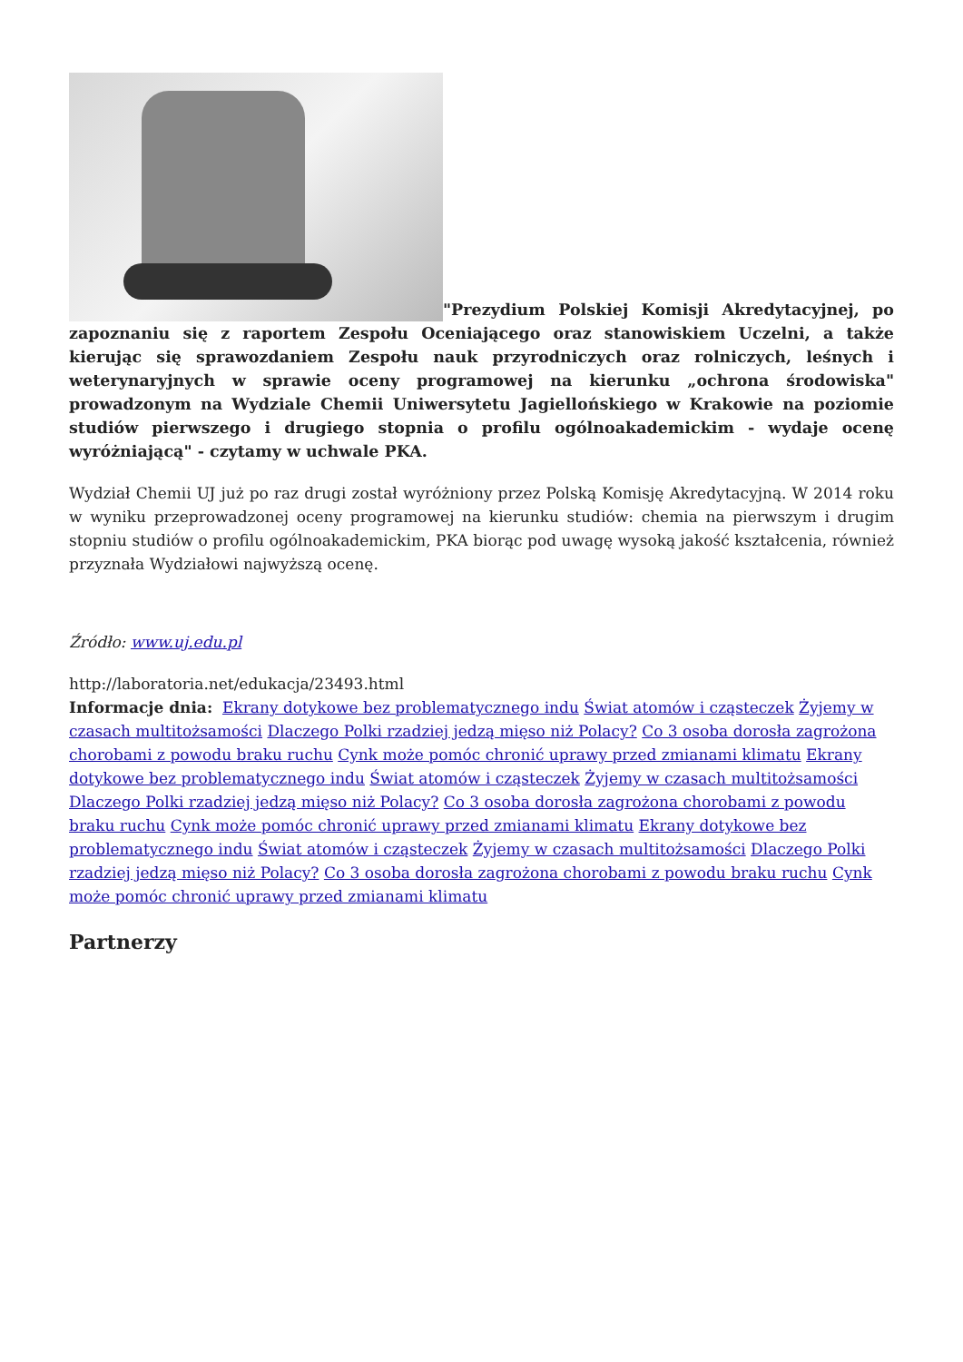"Prezydium Polskiej Komisji Akredytacyjnej, po zapoznaniu się z raportem Zespołu Oceniającego oraz stanowiskiem Uczelni, a także kierując się sprawozdaniem Zespołu nauk przyrodniczych oraz rolniczych, leśnych i weterynaryjnych w sprawie oceny programowej na kierunku „ochrona środowiska" prowadzonym na Wydziale Chemii Uniwersytetu Jagiellońskiego w Krakowie na poziomie studiów pierwszego i drugiego stopnia o profilu ogólnoakademickim - wydaje ocenę wyróżniającą" - czytamy w uchwale PKA.
Wydział Chemii UJ już po raz drugi został wyróżniony przez Polską Komisję Akredytacyjną. W 2014 roku w wyniku przeprowadzonej oceny programowej na kierunku studiów: chemia na pierwszym i drugim stopniu studiów o profilu ogólnoakademickim, PKA biorąc pod uwagę wysoką jakość kształcenia, również przyznała Wydziałowi najwyższą ocenę.
Źródło: www.uj.edu.pl
http://laboratoria.net/edukacja/23493.html
Informacje dnia: Ekrany dotykowe bez problematycznego indu Świat atomów i cząsteczek Żyjemy w czasach multitożsamości Dlaczego Polki rzadziej jedzą mięso niż Polacy? Co 3 osoba dorosła zagrożona chorobami z powodu braku ruchu Cynk może pomóc chronić uprawy przed zmianami klimatu Ekrany dotykowe bez problematycznego indu Świat atomów i cząsteczek Żyjemy w czasach multitożsamości Dlaczego Polki rzadziej jedzą mięso niż Polacy? Co 3 osoba dorosła zagrożona chorobami z powodu braku ruchu Cynk może pomóc chronić uprawy przed zmianami klimatu Ekrany dotykowe bez problematycznego indu Świat atomów i cząsteczek Żyjemy w czasach multitożsamości Dlaczego Polki rzadziej jedzą mięso niż Polacy? Co 3 osoba dorosła zagrożona chorobami z powodu braku ruchu Cynk może pomóc chronić uprawy przed zmianami klimatu
Partnerzy